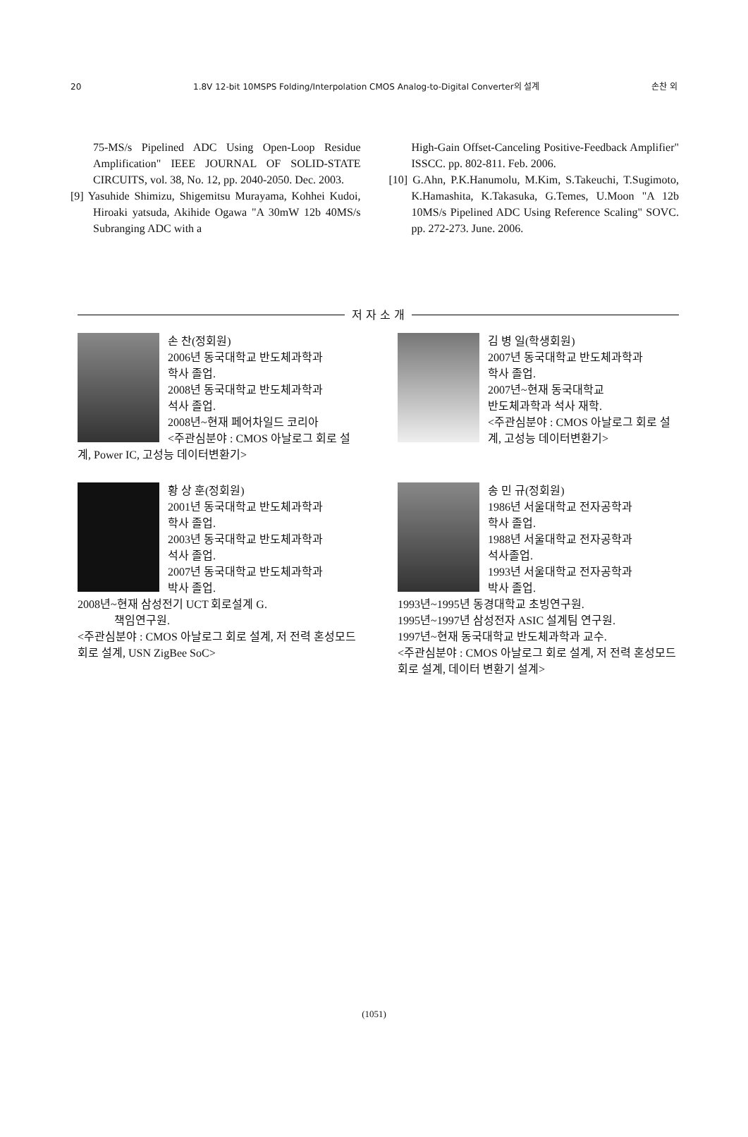20 1.8V 12-bit 10MSPS Folding/Interpolation CMOS Analog-to-Digital Converter의 설계 손찬 외
75-MS/s Pipelined ADC Using Open-Loop Residue Amplification" IEEE JOURNAL OF SOLID-STATE CIRCUITS, vol. 38, No. 12, pp. 2040-2050. Dec. 2003.
[9] Yasuhide Shimizu, Shigemitsu Murayama, Kohhei Kudoi, Hiroaki yatsuda, Akihide Ogawa "A 30mW 12b 40MS/s Subranging ADC with a
High-Gain Offset-Canceling Positive-Feedback Amplifier" ISSCC. pp. 802-811. Feb. 2006.
[10] G.Ahn, P.K.Hanumolu, M.Kim, S.Takeuchi, T.Sugimoto, K.Hamashita, K.Takasuka, G.Temes, U.Moon "A 12b 10MS/s Pipelined ADC Using Reference Scaling" SOVC. pp. 272-273. June. 2006.
저 자 소 개
손 찬(정회원)
2006년 동국대학교 반도체과학과
학사 졸업.
2008년 동국대학교 반도체과학과
석사 졸업.
2008년~현재 페어차일드 코리아
<주관심분야 : CMOS 아날로그 회로 설계, Power IC, 고성능 데이터변환기>
김 병 일(학생회원)
2007년 동국대학교 반도체과학과
학사 졸업.
2007년~현재 동국대학교
반도체과학과 석사 재학.
<주관심분야 : CMOS 아날로그 회로 설계, 고성능 데이터변환기>
황 상 훈(정회원)
2001년 동국대학교 반도체과학과
학사 졸업.
2003년 동국대학교 반도체과학과
석사 졸업.
2007년 동국대학교 반도체과학과
박사 졸업.
2008년~현재 삼성전기 UCT 회로설계 G.
책임연구원.
<주관심분야 : CMOS 아날로그 회로 설계, 저 전력 혼성모드 회로 설계, USN ZigBee SoC>
송 민 규(정회원)
1986년 서울대학교 전자공학과
학사 졸업.
1988년 서울대학교 전자공학과
석사졸업.
1993년 서울대학교 전자공학과
박사 졸업.
1993년~1995년 동경대학교 초빙연구원.
1995년~1997년 삼성전자 ASIC 설계팀 연구원.
1997년~현재 동국대학교 반도체과학과 교수.
<주관심분야 : CMOS 아날로그 회로 설계, 저 전력 혼성모드 회로 설계, 데이터 변환기 설계>
(1051)